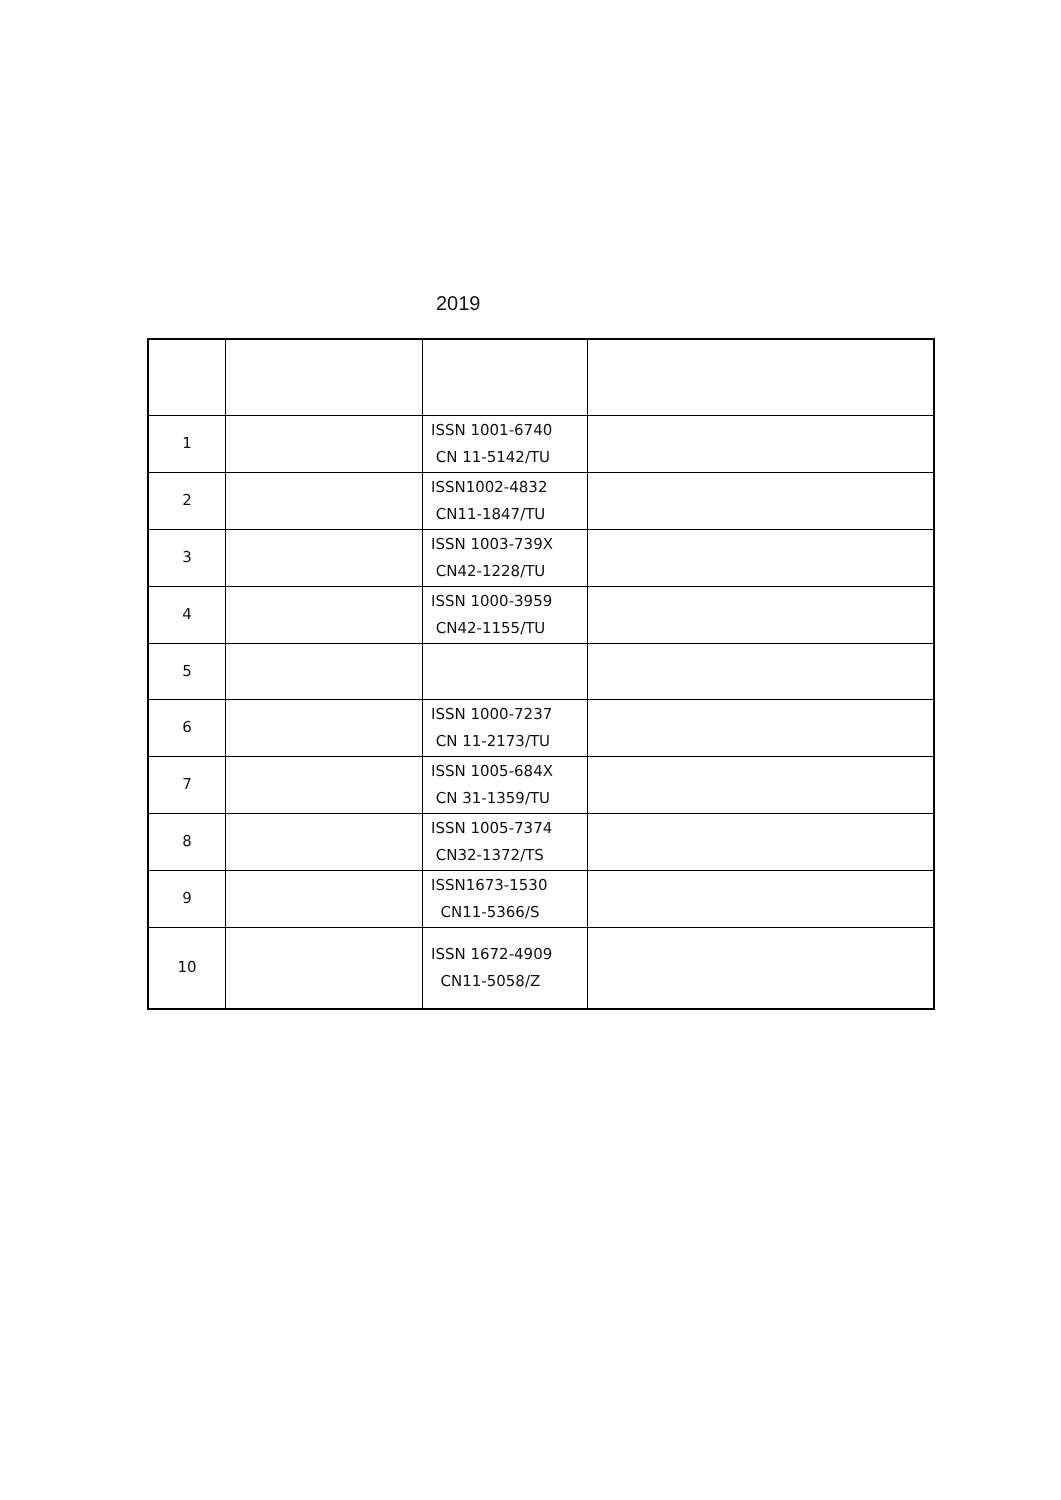2019
| 1 | | ISSN 1001-6740 CN 11-5142/TU | |
| 2 | | ISSN1002-4832 CN11-1847/TU | |
| 3 | | ISSN 1003-739X CN42-1228/TU | |
| 4 | | ISSN 1000-3959 CN42-1155/TU | |
| 5 | | | |
| 6 | | ISSN 1000-7237 CN 11-2173/TU | |
| 7 | | ISSN 1005-684X CN 31-1359/TU | |
| 8 | | ISSN 1005-7374 CN32-1372/TS | |
| 9 | | ISSN1673-1530 CN11-5366/S | |
| 10 | | ISSN 1672-4909 CN11-5058/Z | |